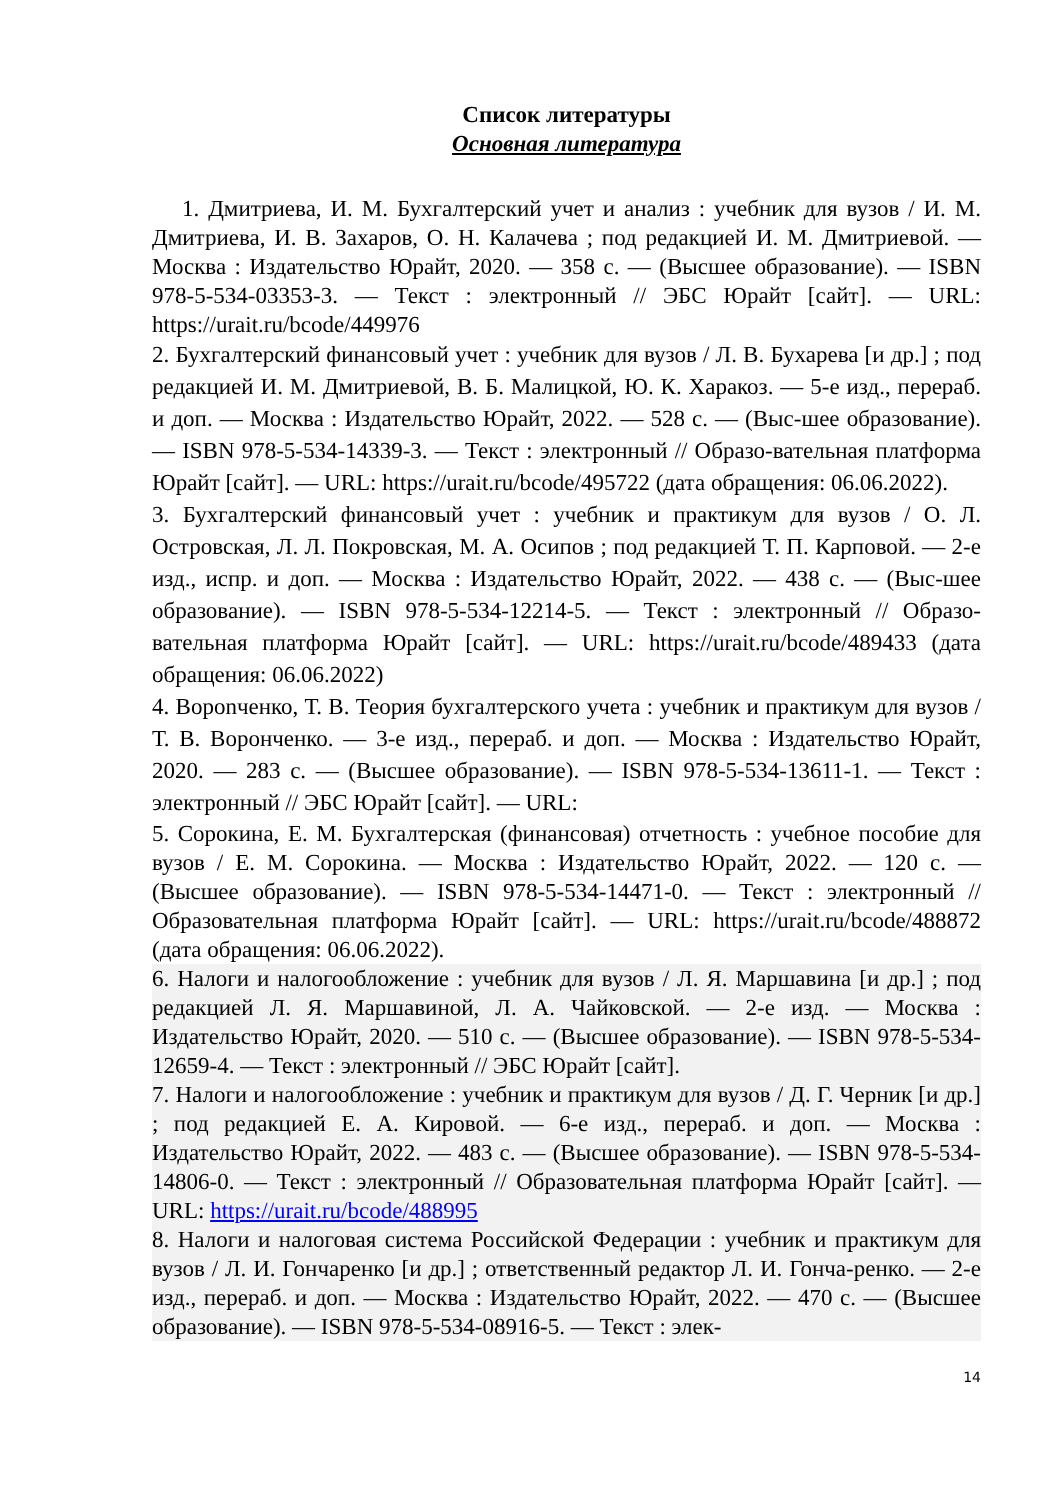Список литературы
Основная литература
1. Дмитриева, И. М. Бухгалтерский учет и анализ : учебник для вузов / И. М. Дмитриева, И. В. Захаров, О. Н. Калачева ; под редакцией И. М. Дмитриевой. — Москва : Издательство Юрайт, 2020. — 358 с. — (Высшее образование). — ISBN 978-5-534-03353-3. — Текст : электронный // ЭБС Юрайт [сайт]. — URL: https://urait.ru/bcode/449976
2. Бухгалтерский финансовый учет : учебник для вузов / Л. В. Бухарева [и др.] ; под редакцией И. М. Дмитриевой, В. Б. Малицкой, Ю. К. Харакоз. — 5-е изд., перераб. и доп. — Москва : Издательство Юрайт, 2022. — 528 с. — (Выс-шее образование). — ISBN 978-5-534-14339-3. — Текст : электронный // Образо-вательная платформа Юрайт [сайт]. — URL: https://urait.ru/bcode/495722 (дата обращения: 06.06.2022).
3. Бухгалтерский финансовый учет : учебник и практикум для вузов / О. Л. Островская, Л. Л. Покровская, М. А. Осипов ; под редакцией Т. П. Карповой. — 2-е изд., испр. и доп. — Москва : Издательство Юрайт, 2022. — 438 с. — (Выс-шее образование). — ISBN 978-5-534-12214-5. — Текст : электронный // Образо-вательная платформа Юрайт [сайт]. — URL: https://urait.ru/bcode/489433 (дата обращения: 06.06.2022)
4. Ворonченко, Т. В. Теория бухгалтерского учета : учебник и практикум для вузов / Т. В. Воронченко. — 3-е изд., перераб. и доп. — Москва : Издательство Юрайт, 2020. — 283 с. — (Высшее образование). — ISBN 978-5-534-13611-1. — Текст : электронный // ЭБС Юрайт [сайт]. — URL:
5. Сорокина, Е. М. Бухгалтерская (финансовая) отчетность : учебное пособие для вузов / Е. М. Сорокина. — Москва : Издательство Юрайт, 2022. — 120 с. — (Высшее образование). — ISBN 978-5-534-14471-0. — Текст : электронный // Образовательная платформа Юрайт [сайт]. — URL: https://urait.ru/bcode/488872 (дата обращения: 06.06.2022).
6. Налоги и налогообложение : учебник для вузов / Л. Я. Маршавина [и др.] ; под редакцией Л. Я. Маршавиной, Л. А. Чайковской. — 2-е изд. — Москва : Издательство Юрайт, 2020. — 510 с. — (Высшее образование). — ISBN 978-5-534-12659-4. — Текст : электронный // ЭБС Юрайт [сайт].
7. Налоги и налогообложение : учебник и практикум для вузов / Д. Г. Черник [и др.] ; под редакцией Е. А. Кировой. — 6-е изд., перераб. и доп. — Москва : Издательство Юрайт, 2022. — 483 с. — (Высшее образование). — ISBN 978-5-534-14806-0. — Текст : электронный // Образовательная платформа Юрайт [сайт]. — URL: https://urait.ru/bcode/488995
8. Налоги и налоговая система Российской Федерации : учебник и практикум для вузов / Л. И. Гончаренко [и др.] ; ответственный редактор Л. И. Гонча-ренко. — 2-е изд., перераб. и доп. — Москва : Издательство Юрайт, 2022. — 470 с. — (Высшее образование). — ISBN 978-5-534-08916-5. — Текст : элек-
14